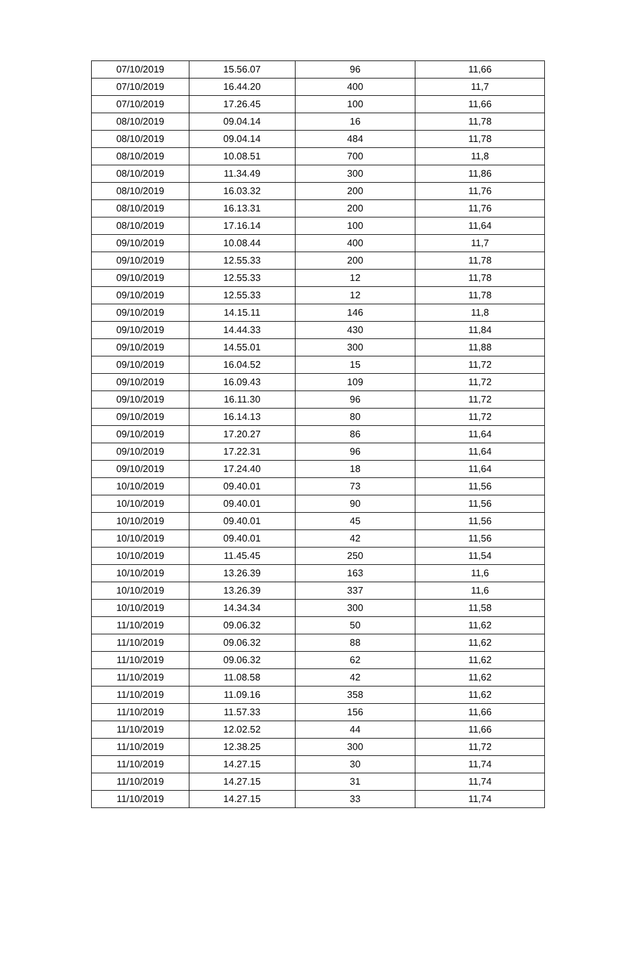| 07/10/2019 | 15.56.07 | 96 | 11,66 |
| 07/10/2019 | 16.44.20 | 400 | 11,7 |
| 07/10/2019 | 17.26.45 | 100 | 11,66 |
| 08/10/2019 | 09.04.14 | 16 | 11,78 |
| 08/10/2019 | 09.04.14 | 484 | 11,78 |
| 08/10/2019 | 10.08.51 | 700 | 11,8 |
| 08/10/2019 | 11.34.49 | 300 | 11,86 |
| 08/10/2019 | 16.03.32 | 200 | 11,76 |
| 08/10/2019 | 16.13.31 | 200 | 11,76 |
| 08/10/2019 | 17.16.14 | 100 | 11,64 |
| 09/10/2019 | 10.08.44 | 400 | 11,7 |
| 09/10/2019 | 12.55.33 | 200 | 11,78 |
| 09/10/2019 | 12.55.33 | 12 | 11,78 |
| 09/10/2019 | 12.55.33 | 12 | 11,78 |
| 09/10/2019 | 14.15.11 | 146 | 11,8 |
| 09/10/2019 | 14.44.33 | 430 | 11,84 |
| 09/10/2019 | 14.55.01 | 300 | 11,88 |
| 09/10/2019 | 16.04.52 | 15 | 11,72 |
| 09/10/2019 | 16.09.43 | 109 | 11,72 |
| 09/10/2019 | 16.11.30 | 96 | 11,72 |
| 09/10/2019 | 16.14.13 | 80 | 11,72 |
| 09/10/2019 | 17.20.27 | 86 | 11,64 |
| 09/10/2019 | 17.22.31 | 96 | 11,64 |
| 09/10/2019 | 17.24.40 | 18 | 11,64 |
| 10/10/2019 | 09.40.01 | 73 | 11,56 |
| 10/10/2019 | 09.40.01 | 90 | 11,56 |
| 10/10/2019 | 09.40.01 | 45 | 11,56 |
| 10/10/2019 | 09.40.01 | 42 | 11,56 |
| 10/10/2019 | 11.45.45 | 250 | 11,54 |
| 10/10/2019 | 13.26.39 | 163 | 11,6 |
| 10/10/2019 | 13.26.39 | 337 | 11,6 |
| 10/10/2019 | 14.34.34 | 300 | 11,58 |
| 11/10/2019 | 09.06.32 | 50 | 11,62 |
| 11/10/2019 | 09.06.32 | 88 | 11,62 |
| 11/10/2019 | 09.06.32 | 62 | 11,62 |
| 11/10/2019 | 11.08.58 | 42 | 11,62 |
| 11/10/2019 | 11.09.16 | 358 | 11,62 |
| 11/10/2019 | 11.57.33 | 156 | 11,66 |
| 11/10/2019 | 12.02.52 | 44 | 11,66 |
| 11/10/2019 | 12.38.25 | 300 | 11,72 |
| 11/10/2019 | 14.27.15 | 30 | 11,74 |
| 11/10/2019 | 14.27.15 | 31 | 11,74 |
| 11/10/2019 | 14.27.15 | 33 | 11,74 |